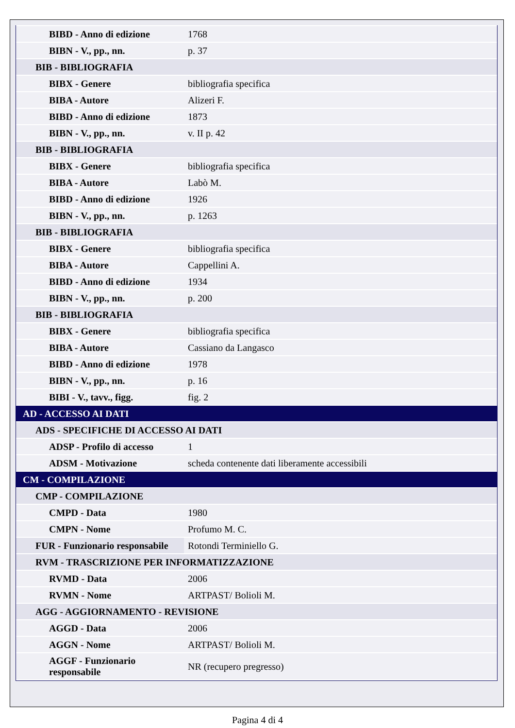| BIBD - Anno di edizione | 1768 |
| BIBN - V., pp., nn. | p. 37 |
| BIB - BIBLIOGRAFIA | |
| BIBX - Genere | bibliografia specifica |
| BIBA - Autore | Alizeri F. |
| BIBD - Anno di edizione | 1873 |
| BIBN - V., pp., nn. | v. II p. 42 |
| BIB - BIBLIOGRAFIA | |
| BIBX - Genere | bibliografia specifica |
| BIBA - Autore | Labò M. |
| BIBD - Anno di edizione | 1926 |
| BIBN - V., pp., nn. | p. 1263 |
| BIB - BIBLIOGRAFIA | |
| BIBX - Genere | bibliografia specifica |
| BIBA - Autore | Cappellini A. |
| BIBD - Anno di edizione | 1934 |
| BIBN - V., pp., nn. | p. 200 |
| BIB - BIBLIOGRAFIA | |
| BIBX - Genere | bibliografia specifica |
| BIBA - Autore | Cassiano da Langasco |
| BIBD - Anno di edizione | 1978 |
| BIBN - V., pp., nn. | p. 16 |
| BIBI - V., tavv., figg. | fig. 2 |
| AD - ACCESSO AI DATI | |
| ADS - SPECIFICHE DI ACCESSO AI DATI | |
| ADSP - Profilo di accesso | 1 |
| ADSM - Motivazione | scheda contenente dati liberamente accessibili |
| CM - COMPILAZIONE | |
| CMP - COMPILAZIONE | |
| CMPD - Data | 1980 |
| CMPN - Nome | Profumo M. C. |
| FUR - Funzionario responsabile | Rotondi Terminiello G. |
| RVM - TRASCRIZIONE PER INFORMATIZZAZIONE | |
| RVMD - Data | 2006 |
| RVMN - Nome | ARTPAST/ Bolioli M. |
| AGG - AGGIORNAMENTO - REVISIONE | |
| AGGD - Data | 2006 |
| AGGN - Nome | ARTPAST/ Bolioli M. |
| AGGF - Funzionario responsabile | NR (recupero pregresso) |
Pagina 4 di 4